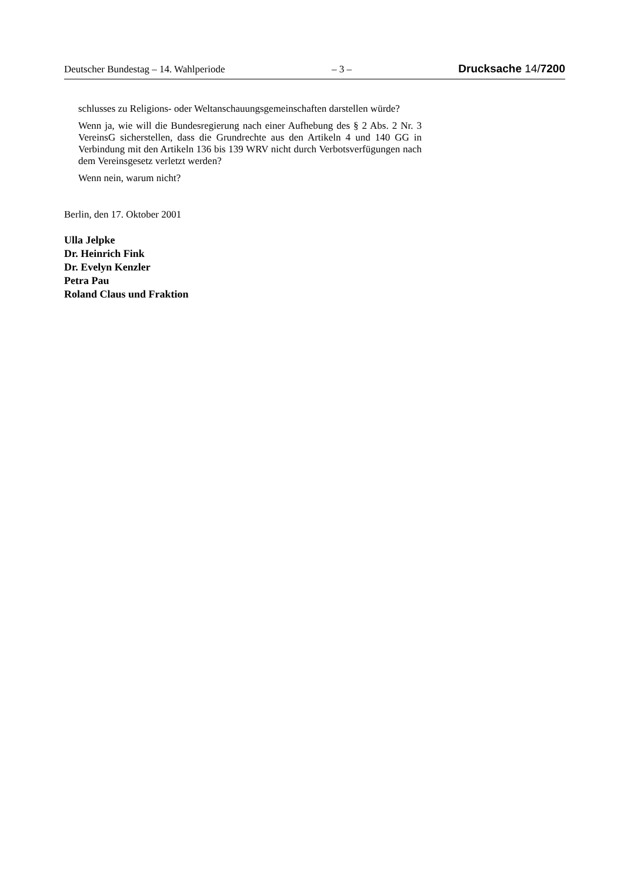Deutscher Bundestag – 14. Wahlperiode – 3 – Drucksache 14/7200
schlusses zu Religions- oder Weltanschauungsgemeinschaften darstellen würde?
Wenn ja, wie will die Bundesregierung nach einer Aufhebung des § 2 Abs. 2 Nr. 3 VereinsG sicherstellen, dass die Grundrechte aus den Artikeln 4 und 140 GG in Verbindung mit den Artikeln 136 bis 139 WRV nicht durch Verbotsverfügungen nach dem Vereinsgesetz verletzt werden?
Wenn nein, warum nicht?
Berlin, den 17. Oktober 2001
Ulla Jelpke
Dr. Heinrich Fink
Dr. Evelyn Kenzler
Petra Pau
Roland Claus und Fraktion